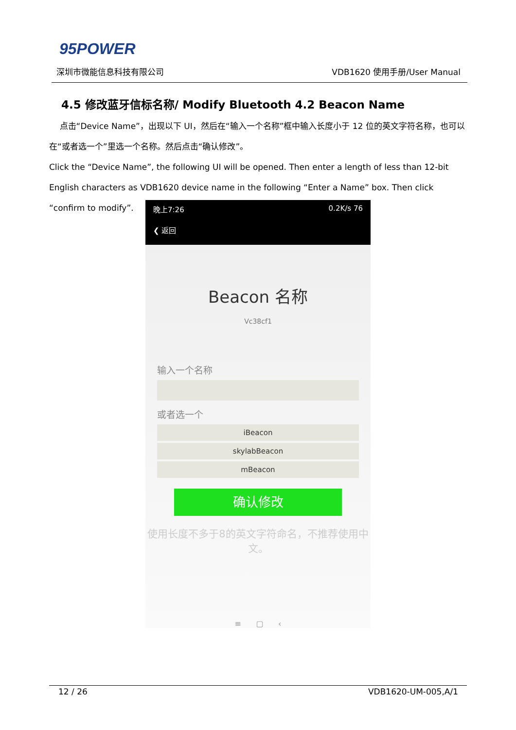95POWER
深圳市微能信息科技有限公司 VDB1620 使用手册/User Manual
4.5 修改蓝牙信标名称/ Modify Bluetooth 4.2 Beacon Name
点击“Device Name”，出现以下 UI，然后在“输入一个名称”框中输入长度小于 12 位的英文字符名称，也可以在“或者选一个”里选一个名称。然后点击“确认修改”。
Click the “Device Name”, the following UI will be opened. Then enter a length of less than 12-bit English characters as VDB1620 device name in the following “Enter a Name” box. Then click “confirm to modify”.
晚上7:26 0.2K/s 76
❮ 返回
Beacon 名称
Vc38cf1
输入一个名称
或者选一个
iBeacon
skylabBeacon
mBeacon
确认修改
使用长度不多于8的英文字符命名，不推荐使用中文。
≡ ▢ ‹
12 / 26 VDB1620-UM-005,A/1